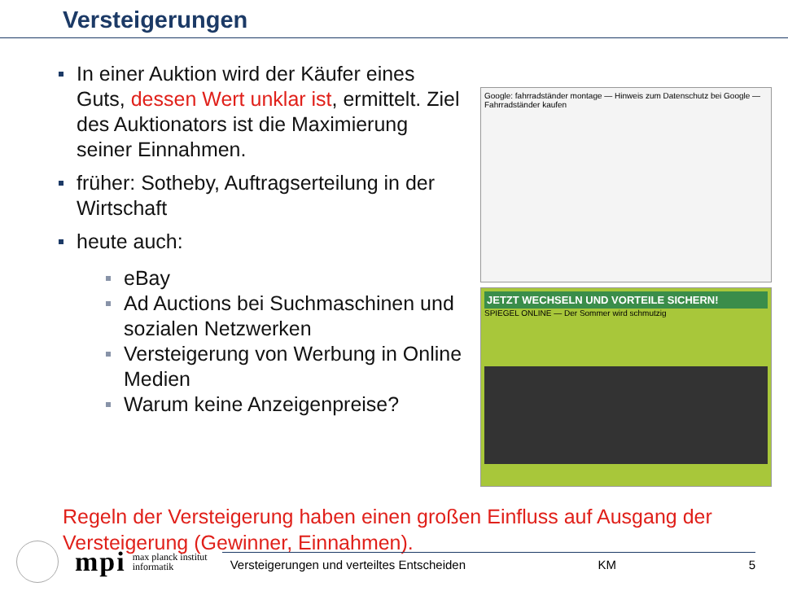Versteigerungen
In einer Auktion wird der Käufer eines Guts, dessen Wert unklar ist, ermittelt. Ziel des Auktionators ist die Maximierung seiner Einnahmen.
früher: Sotheby, Auftragserteilung in der Wirtschaft
heute auch:
eBay
Ad Auctions bei Suchmaschinen und sozialen Netzwerken
Versteigerung von Werbung in Online Medien
Warum keine Anzeigenpreise?
Google: fahrradständer montage — Hinweis zum Datenschutz bei Google — Fahrradständer kaufen
JETZT WECHSELN UND VORTEILE SICHERN!
SPIEGEL ONLINE — Der Sommer wird schmutzig
Regeln der Versteigerung haben einen großen Einfluss auf Ausgang der Versteigerung (Gewinner, Einnahmen).
mpi
max planck institut informatik
Versteigerungen und verteiltes Entscheiden KM 5